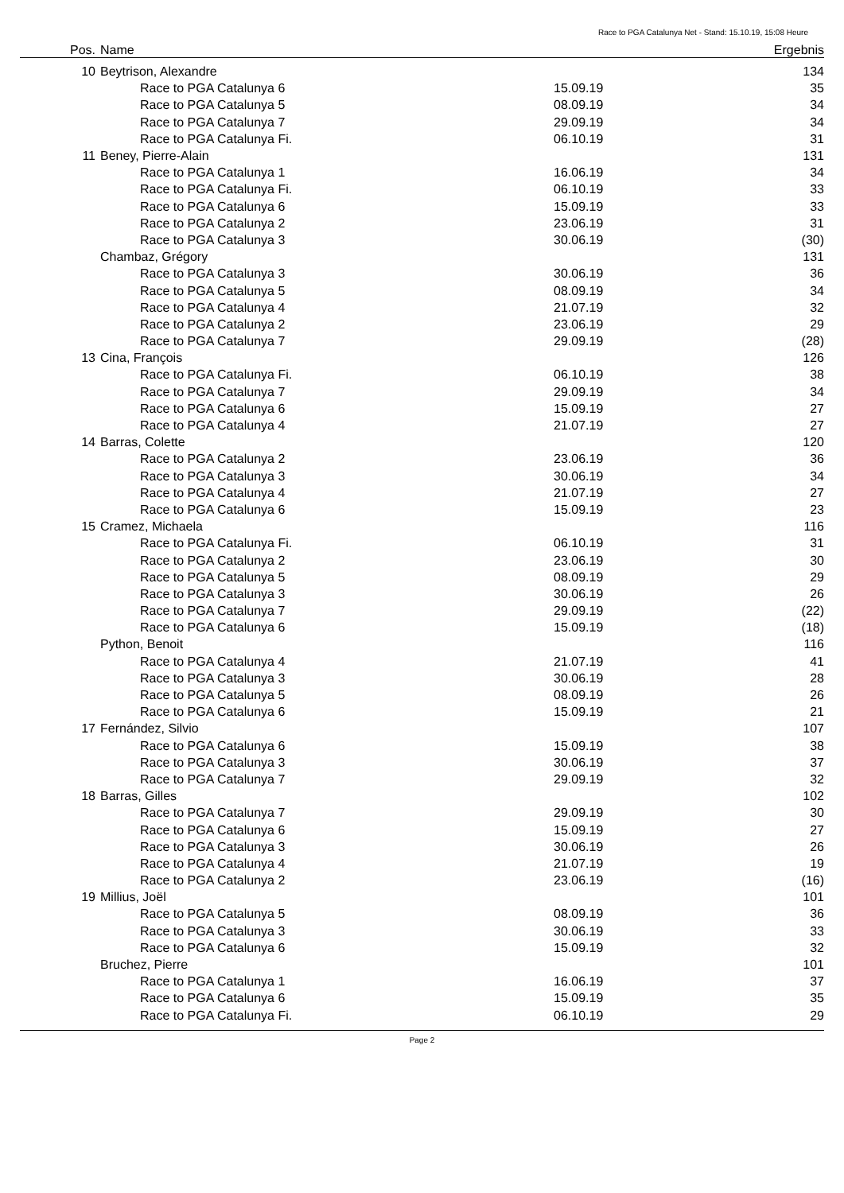Race to PGA Catalunya Net - Stand: 15.10.19, 15:08 Heure
| Pos. | Name | | | Ergebnis | |
| --- | --- | --- | --- | --- | --- |
| 10 | Beytrison, Alexandre | | | 134 | |
| | | Race to PGA Catalunya 6 | 15.09.19 | 35 | |
| | | Race to PGA Catalunya 5 | 08.09.19 | 34 | |
| | | Race to PGA Catalunya 7 | 29.09.19 | 34 | |
| | | Race to PGA Catalunya Fi. | 06.10.19 | 31 | |
| 11 | Beney, Pierre-Alain | | | 131 | |
| | | Race to PGA Catalunya 1 | 16.06.19 | 34 | |
| | | Race to PGA Catalunya Fi. | 06.10.19 | 33 | |
| | | Race to PGA Catalunya 6 | 15.09.19 | 33 | |
| | | Race to PGA Catalunya 2 | 23.06.19 | 31 | |
| | | Race to PGA Catalunya 3 | 30.06.19 | (30) | |
| | Chambaz, Grégory | | | 131 | |
| | | Race to PGA Catalunya 3 | 30.06.19 | 36 | |
| | | Race to PGA Catalunya 5 | 08.09.19 | 34 | |
| | | Race to PGA Catalunya 4 | 21.07.19 | 32 | |
| | | Race to PGA Catalunya 2 | 23.06.19 | 29 | |
| | | Race to PGA Catalunya 7 | 29.09.19 | (28) | |
| 13 | Cina, François | | | 126 | |
| | | Race to PGA Catalunya Fi. | 06.10.19 | 38 | |
| | | Race to PGA Catalunya 7 | 29.09.19 | 34 | |
| | | Race to PGA Catalunya 6 | 15.09.19 | 27 | |
| | | Race to PGA Catalunya 4 | 21.07.19 | 27 | |
| 14 | Barras, Colette | | | 120 | |
| | | Race to PGA Catalunya 2 | 23.06.19 | 36 | |
| | | Race to PGA Catalunya 3 | 30.06.19 | 34 | |
| | | Race to PGA Catalunya 4 | 21.07.19 | 27 | |
| | | Race to PGA Catalunya 6 | 15.09.19 | 23 | |
| 15 | Cramez, Michaela | | | 116 | |
| | | Race to PGA Catalunya Fi. | 06.10.19 | 31 | |
| | | Race to PGA Catalunya 2 | 23.06.19 | 30 | |
| | | Race to PGA Catalunya 5 | 08.09.19 | 29 | |
| | | Race to PGA Catalunya 3 | 30.06.19 | 26 | |
| | | Race to PGA Catalunya 7 | 29.09.19 | (22) | |
| | | Race to PGA Catalunya 6 | 15.09.19 | (18) | |
| | Python, Benoit | | | 116 | |
| | | Race to PGA Catalunya 4 | 21.07.19 | 41 | |
| | | Race to PGA Catalunya 3 | 30.06.19 | 28 | |
| | | Race to PGA Catalunya 5 | 08.09.19 | 26 | |
| | | Race to PGA Catalunya 6 | 15.09.19 | 21 | |
| 17 | Fernández, Silvio | | | 107 | |
| | | Race to PGA Catalunya 6 | 15.09.19 | 38 | |
| | | Race to PGA Catalunya 3 | 30.06.19 | 37 | |
| | | Race to PGA Catalunya 7 | 29.09.19 | 32 | |
| 18 | Barras, Gilles | | | 102 | |
| | | Race to PGA Catalunya 7 | 29.09.19 | 30 | |
| | | Race to PGA Catalunya 6 | 15.09.19 | 27 | |
| | | Race to PGA Catalunya 3 | 30.06.19 | 26 | |
| | | Race to PGA Catalunya 4 | 21.07.19 | 19 | |
| | | Race to PGA Catalunya 2 | 23.06.19 | (16) | |
| 19 | Millius, Joël | | | 101 | |
| | | Race to PGA Catalunya 5 | 08.09.19 | 36 | |
| | | Race to PGA Catalunya 3 | 30.06.19 | 33 | |
| | | Race to PGA Catalunya 6 | 15.09.19 | 32 | |
| | Bruchez, Pierre | | | 101 | |
| | | Race to PGA Catalunya 1 | 16.06.19 | 37 | |
| | | Race to PGA Catalunya 6 | 15.09.19 | 35 | |
| | | Race to PGA Catalunya Fi. | 06.10.19 | 29 | |
Page 2